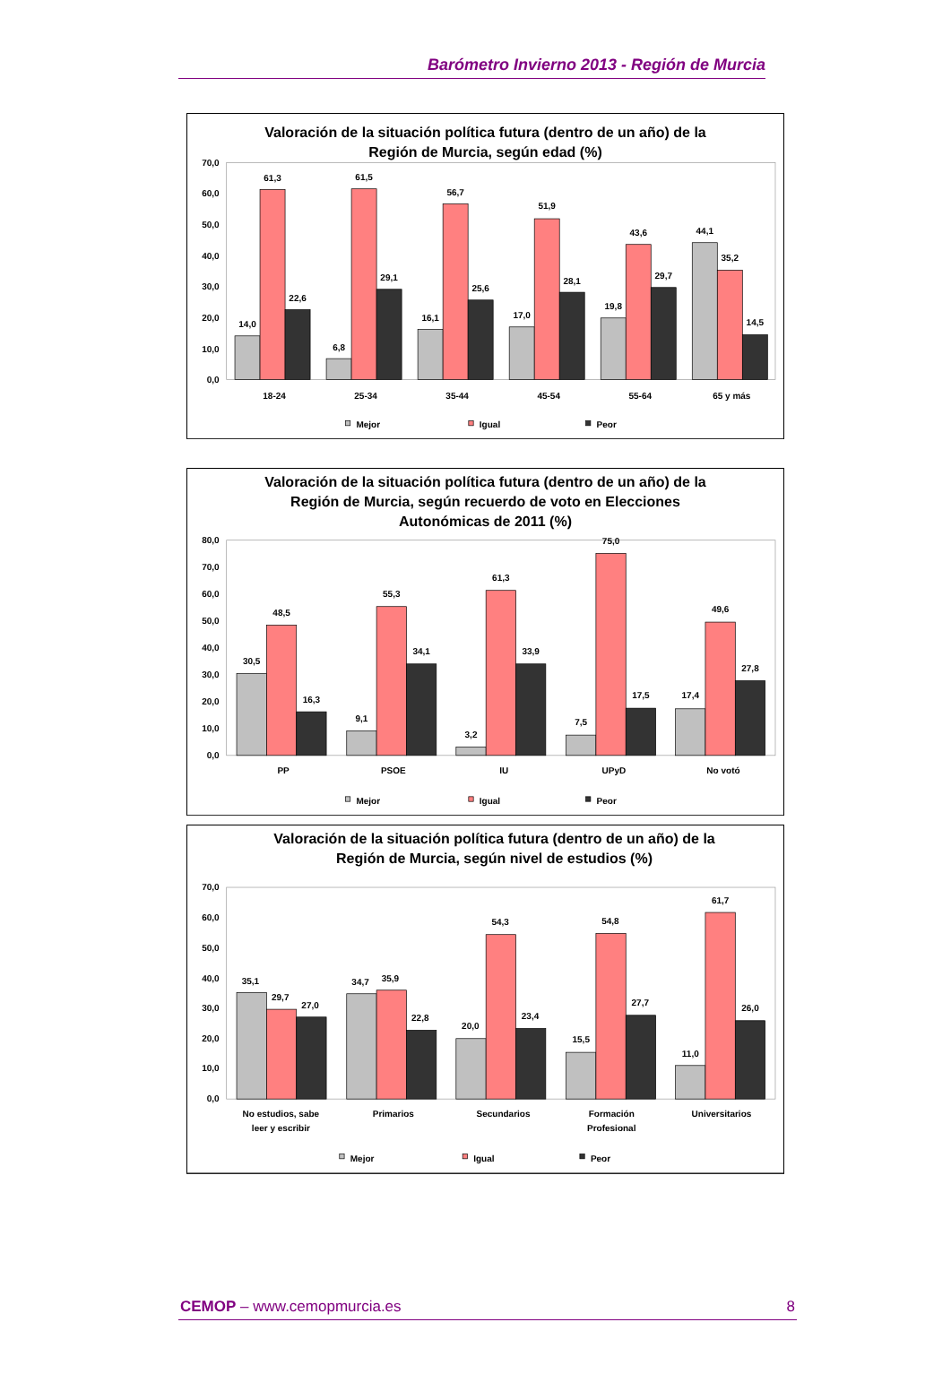Barómetro Invierno 2013 - Región de Murcia
Valoración de la situación política futura (dentro de un año) de la
Región de Murcia, según edad (%)
70,0
60,0
50,0
40,0
30,0
20,0
10,0
0,0
14,0
61,3
22,6
6,8
61,5
29,1
16,1
56,7
25,6
17,0
51,9
28,1
19,8
43,6
29,7
44,1
35,2
14,5
18-24
25-34
35-44
45-54
55-64
65 y más
Mejor
Igual
Peor
Valoración de la situación política futura (dentro de un año) de la
Región de Murcia, según recuerdo de voto en Elecciones
Autonómicas de 2011 (%)
80,0
70,0
60,0
50,0
40,0
30,0
20,0
10,0
0,0
30,5
48,5
16,3
9,1
55,3
34,1
3,2
61,3
33,9
7,5
75,0
17,5
17,4
49,6
27,8
PP
PSOE
IU
UPyD
No votó
Mejor
Igual
Peor
Valoración de la situación política futura (dentro de un año) de la
Región de Murcia, según nivel de estudios (%)
70,0
60,0
50,0
40,0
30,0
20,0
10,0
0,0
35,1
29,7
27,0
34,7
35,9
22,8
20,0
54,3
23,4
15,5
54,8
27,7
11,0
61,7
26,0
No estudios, sabe
leer y escribir
Primarios
Secundarios
Formación
Profesional
Universitarios
Mejor
Igual
Peor
CEMOP – www.cemopmurcia.es 8